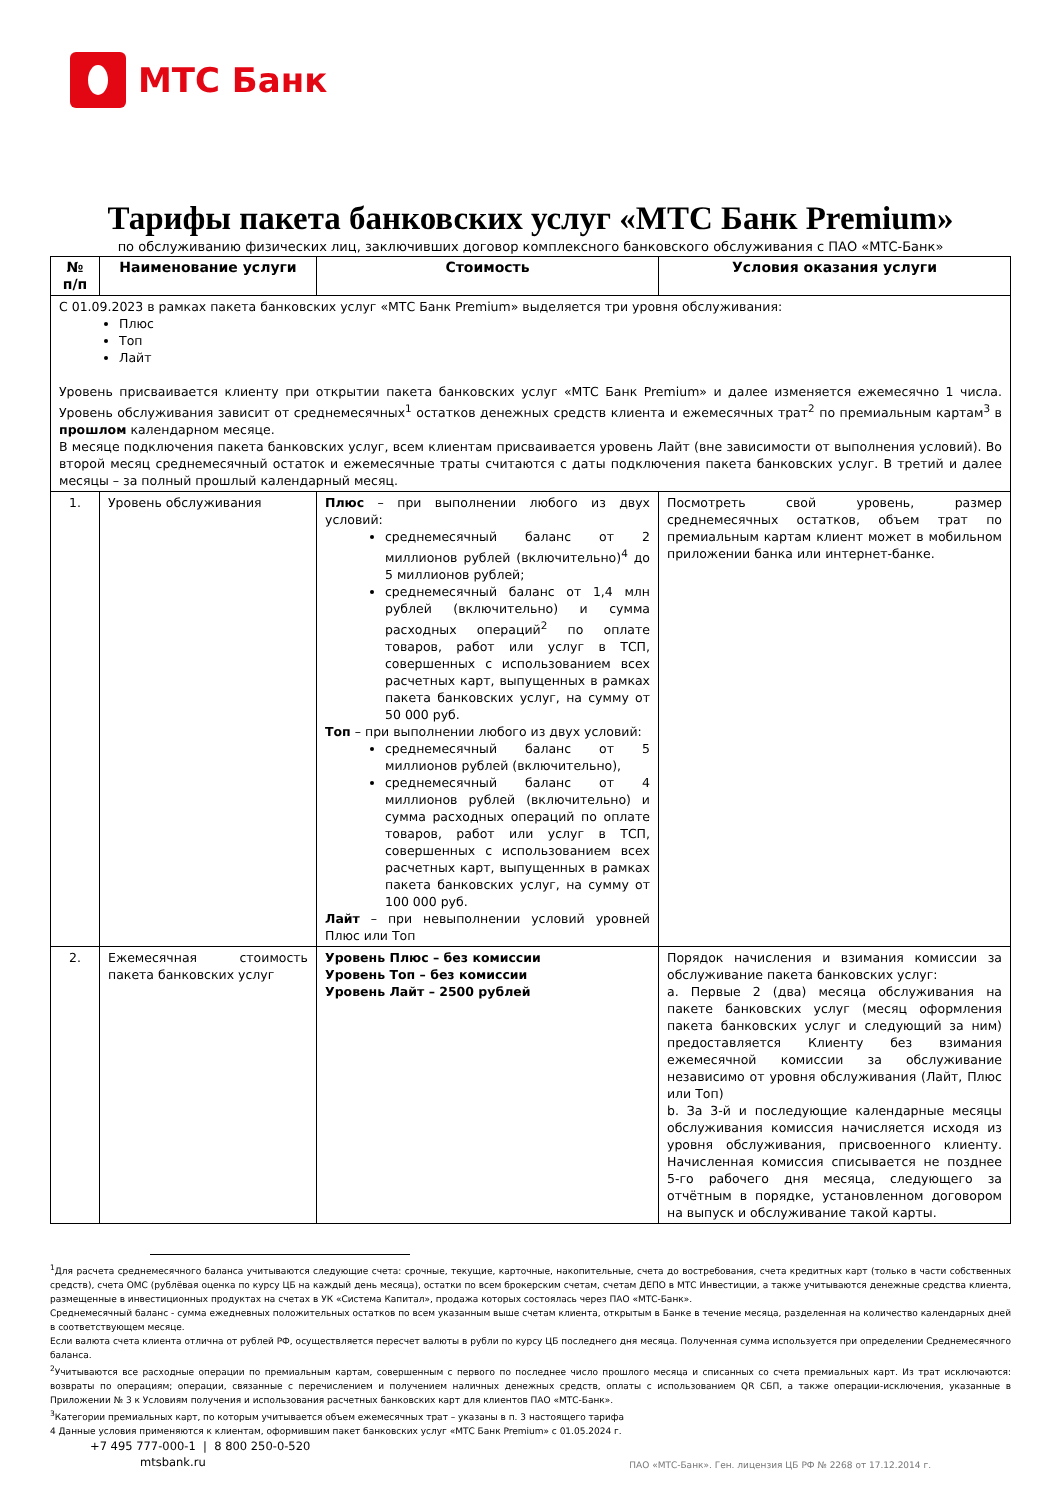МТС Банк
Тарифы пакета банковских услуг «МТС Банк Premium»
по обслуживанию физических лиц, заключивших договор комплексного банковского обслуживания с ПАО «МТС-Банк»
| № п/п | Наименование услуги | Стоимость | Условия оказания услуги |
| --- | --- | --- | --- |
| С 01.09.2023 в рамках пакета банковских услуг «МТС Банк Premium» выделяется три уровня обслуживания: Плюс Топ Лайт Уровень присваивается клиенту при открытии пакета банковских услуг «МТС Банк Premium» и далее изменяется ежемесячно 1 числа. Уровень обслуживания зависит от среднемесячных<sup>1</sup> остатков денежных средств клиента и ежемесячных трат<sup>2</sup> по премиальным картам<sup>3</sup> в прошлом календарном месяце. В месяце подключения пакета банковских услуг, всем клиентам присваивается уровень Лайт (вне зависимости от выполнения условий). Во второй месяц среднемесячный остаток и ежемесячные траты считаются с даты подключения пакета банковских услуг. В третий и далее месяцы – за полный прошлый календарный месяц. | | | |
| 1. | Уровень обслуживания | Плюс – при выполнении любого из двух условий: среднемесячный баланс от 2 миллионов рублей (включительно)<sup>4</sup> до 5 миллионов рублей; среднемесячный баланс от 1,4 млн рублей (включительно) и сумма расходных операций<sup>2</sup> по оплате товаров, работ или услуг в ТСП, совершенных с использованием всех расчетных карт, выпущенных в рамках пакета банковских услуг, на сумму от 50 000 руб. Топ – при выполнении любого из двух условий: среднемесячный баланс от 5 миллионов рублей (включительно), среднемесячный баланс от 4 миллионов рублей (включительно) и сумма расходных операций по оплате товаров, работ или услуг в ТСП, совершенных с использованием всех расчетных карт, выпущенных в рамках пакета банковских услуг, на сумму от 100 000 руб. Лайт – при невыполнении условий уровней Плюс или Топ | Посмотреть свой уровень, размер среднемесячных остатков, объем трат по премиальным картам клиент может в мобильном приложении банка или интернет-банке. |
| 2. | Ежемесячная стоимость пакета банковских услуг | Уровень Плюс – без комиссии Уровень Топ – без комиссии Уровень Лайт – 2500 рублей | Порядок начисления и взимания комиссии за обслуживание пакета банковских услуг: a. Первые 2 (два) месяца обслуживания на пакете банковских услуг (месяц оформления пакета банковских услуг и следующий за ним) предоставляется Клиенту без взимания ежемесячной комиссии за обслуживание независимо от уровня обслуживания (Лайт, Плюс или Топ) b. За 3-й и последующие календарные месяцы обслуживания комиссия начисляется исходя из уровня обслуживания, присвоенного клиенту. Начисленная комиссия списывается не позднее 5-го рабочего дня месяца, следующего за отчётным в порядке, установленном договором на выпуск и обслуживание такой карты. |
<sup>1</sup> Для расчета среднемесячного баланса учитываются следующие счета: срочные, текущие, карточные, накопительные, счета до востребования, счета кредитных карт (только в части собственных средств), счета ОМС (рублёвая оценка по курсу ЦБ на каждый день месяца), остатки по всем брокерским счетам, счетам ДЕПО в МТС Инвестиции, а также учитываются денежные средства клиента, размещенные в инвестиционных продуктах на счетах в УК «Система Капитал», продажа которых состоялась через ПАО «МТС-Банк».
Среднемесячный баланс - сумма ежедневных положительных остатков по всем указанным выше счетам клиента, открытым в Банке в течение месяца, разделенная на количество календарных дней в соответствующем месяце.
Если валюта счета клиента отлична от рублей РФ, осуществляется пересчет валюты в рубли по курсу ЦБ последнего дня месяца. Полученная сумма используется при определении Среднемесячного баланса.
<sup>2</sup> Учитываются все расходные операции по премиальным картам, совершенным с первого по последнее число прошлого месяца и списанных со счета премиальных карт. Из трат исключаются: возвраты по операциям; операции, связанные с перечислением и получением наличных денежных средств, оплаты с использованием QR СБП, а также операции-исключения, указанные в Приложении № 3 к Условиям получения и использования расчетных банковских карт для клиентов ПАО «МТС-Банк».
<sup>3</sup> Категории премиальных карт, по которым учитывается объем ежемесячных трат – указаны в п. 3 настоящего тарифа
4 Данные условия применяются к клиентам, оформившим пакет банковских услуг «МТС Банк Premium» с 01.05.2024 г.
+7 495 777-000-1 | 8 800 250-0-520
mtsbank.ru
ПАО «МТС-Банк». Ген. лицензия ЦБ РФ № 2268 от 17.12.2014 г.